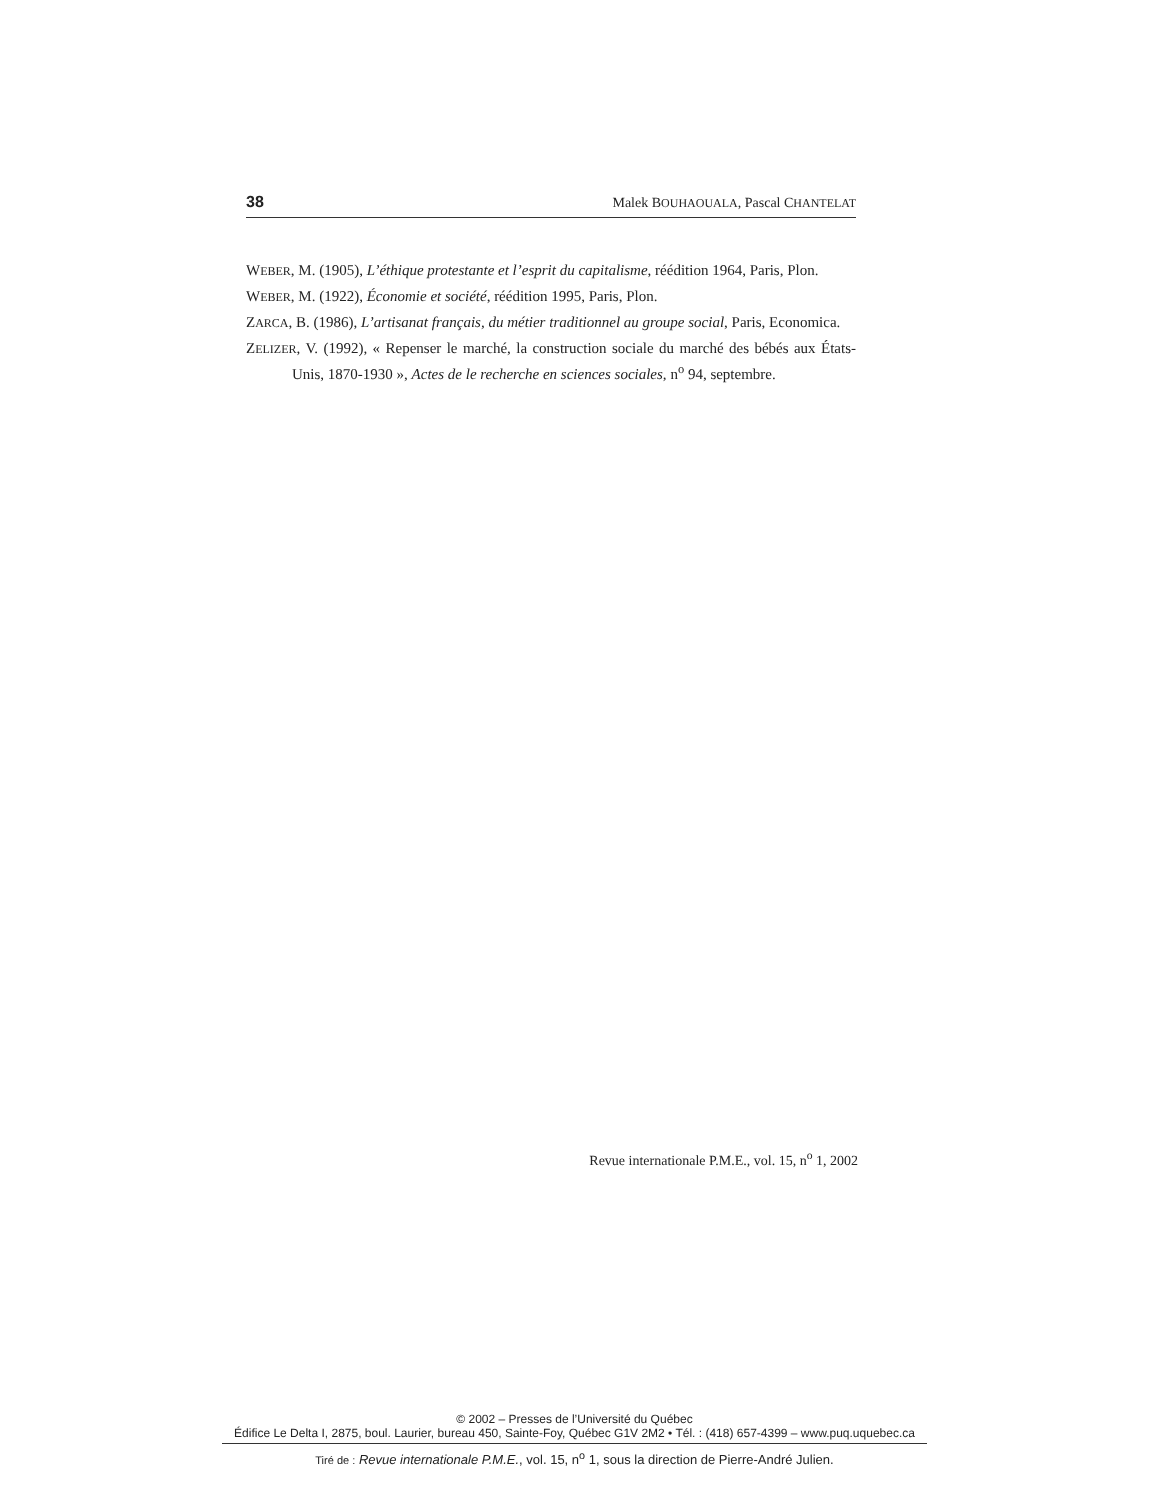38 Malek BOUHAOUALA, Pascal CHANTELAT
WEBER, M. (1905), L’éthique protestante et l’esprit du capitalisme, réédition 1964, Paris, Plon.
WEBER, M. (1922), Économie et société, réédition 1995, Paris, Plon.
ZARCA, B. (1986), L’artisanat français, du métier traditionnel au groupe social, Paris, Economica.
ZELIZER, V. (1992), « Repenser le marché, la construction sociale du marché des bébés aux États-Unis, 1870-1930 », Actes de le recherche en sciences sociales, n<sup>o</sup> 94, septembre.
Revue internationale P.M.E., vol. 15, n<sup>o</sup> 1, 2002
© 2002 – Presses de l’Université du Québec
Édifice Le Delta I, 2875, boul. Laurier, bureau 450, Sainte-Foy, Québec G1V 2M2 • Tél. : (418) 657-4399 – www.puq.uquebec.ca
Tiré de : Revue internationale P.M.E., vol. 15, n<sup>o</sup> 1, sous la direction de Pierre-André Julien.